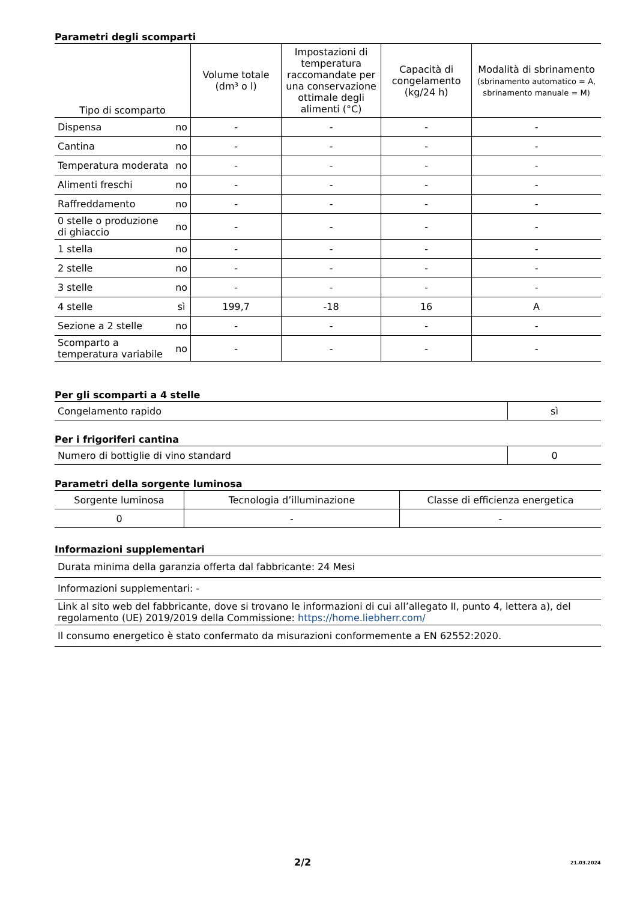Parametri degli scomparti
| Tipo di scomparto | | Volume totale (dm³ o l) | Impostazioni di temperatura raccomandate per una conservazione ottimale degli alimenti (°C) | Capacità di congelamento (kg/24 h) | Modalità di sbrinamento (sbrinamento automatico = A, sbrinamento manuale = M) |
| --- | --- | --- | --- | --- | --- |
| Dispensa | no | - | - | - | - |
| Cantina | no | - | - | - | - |
| Temperatura moderata | no | - | - | - | - |
| Alimenti freschi | no | - | - | - | - |
| Raffreddamento | no | - | - | - | - |
| 0 stelle o produzione di ghiaccio | no | - | - | - | - |
| 1 stella | no | - | - | - | - |
| 2 stelle | no | - | - | - | - |
| 3 stelle | no | - | - | - | - |
| 4 stelle | sì | 199,7 | -18 | 16 | A |
| Sezione a 2 stelle | no | - | - | - | - |
| Scomparto a temperatura variabile | no | - | - | - | - |
Per gli scomparti a 4 stelle
| Congelamento rapido | sì |
Per i frigoriferi cantina
| Numero di bottiglie di vino standard | 0 |
Parametri della sorgente luminosa
| Sorgente luminosa | Tecnologia d’illuminazione | Classe di efficienza energetica |
| 0 | - | - |
Informazioni supplementari
| Durata minima della garanzia offerta dal fabbricante: 24 Mesi |
| Informazioni supplementari: - |
| Link al sito web del fabbricante, dove si trovano le informazioni di cui all’allegato II, punto 4, lettera a), del regolamento (UE) 2019/2019 della Commissione: https://home.liebherr.com/ |
| Il consumo energetico è stato confermato da misurazioni conformemente a EN 62552:2020. |
2/2 21.03.2024